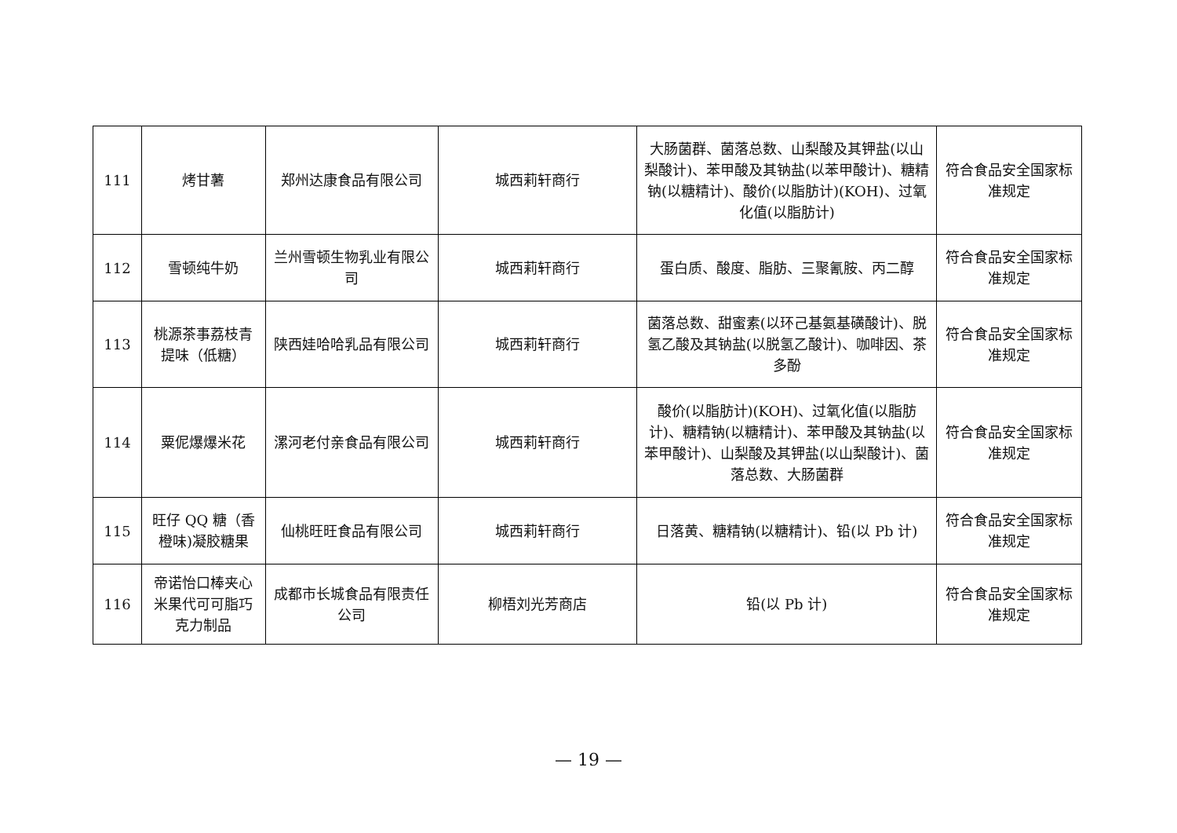| 111 | 烤甘薯 | 郑州达康食品有限公司 | 城西莉轩商行 | 大肠菌群、菌落总数、山梨酸及其钾盐(以山梨酸计)、苯甲酸及其钠盐(以苯甲酸计)、糖精钠(以糖精计)、酸价(以脂肪计)(KOH)、过氧化值(以脂肪计) | 符合食品安全国家标准规定 |
| 112 | 雪顿纯牛奶 | 兰州雪顿生物乳业有限公司 | 城西莉轩商行 | 蛋白质、酸度、脂肪、三聚氰胺、丙二醇 | 符合食品安全国家标准规定 |
| 113 | 桃源茶事荔枝青提味（低糖） | 陕西娃哈哈乳品有限公司 | 城西莉轩商行 | 菌落总数、甜蜜素(以环己基氨基磺酸计)、脱氢乙酸及其钠盐(以脱氢乙酸计)、咖啡因、茶多酚 | 符合食品安全国家标准规定 |
| 114 | 粟伲爆爆米花 | 漯河老付亲食品有限公司 | 城西莉轩商行 | 酸价(以脂肪计)(KOH)、过氧化值(以脂肪计)、糖精钠(以糖精计)、苯甲酸及其钠盐(以苯甲酸计)、山梨酸及其钾盐(以山梨酸计)、菌落总数、大肠菌群 | 符合食品安全国家标准规定 |
| 115 | 旺仔 QQ 糖（香橙味)凝胶糖果 | 仙桃旺旺食品有限公司 | 城西莉轩商行 | 日落黄、糖精钠(以糖精计)、铅(以 Pb 计) | 符合食品安全国家标准规定 |
| 116 | 帝诺怡口棒夹心米果代可可脂巧克力制品 | 成都市长城食品有限责任公司 | 柳梧刘光芳商店 | 铅(以 Pb 计) | 符合食品安全国家标准规定 |
— 19 —